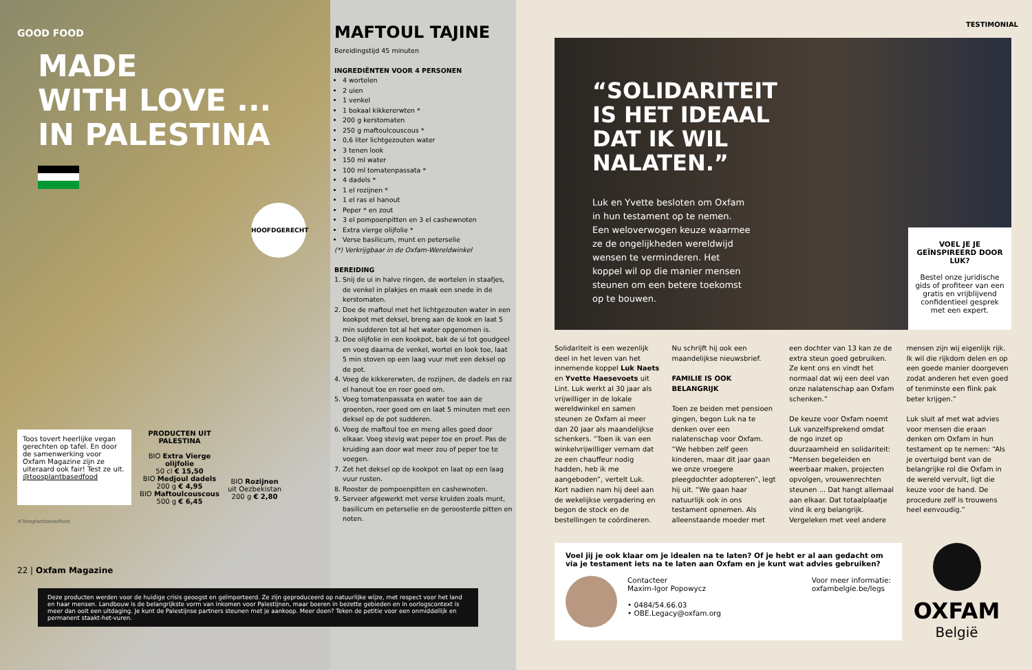GOOD FOOD
MADE
WITH LOVE ...
IN PALESTINA
HOOFDGERECHT
Toos tovert heerlijke vegan gerechten op tafel. En door de samenwerking voor Oxfam Magazine zijn ze uiteraard ook fair! Test ze uit.
@toosplantbasedfood
PRODUCTEN UIT PALESTINA
BIO Extra Vierge olijfolie
50 cl € 15,50
BIO Medjoul dadels
200 g € 4,95
BIO Maftoulcouscous
500 g € 6,45
BIO Rozijnen
uit Oezbekistan
200 g € 2,80
©Toosplantbasedfood
22 | Oxfam Magazine
MAFTOUL TAJINE
Bereidingstijd 45 minuten
INGREDIËNTEN VOOR 4 PERSONEN
4 wortelen
2 uien
1 venkel
1 bokaal kikkererwten *
200 g kerstomaten
250 g maftoulcouscous *
0,6 liter lichtgezouten water
3 tenen look
150 ml water
100 ml tomatenpassata *
4 dadels *
1 el rozijnen *
1 el ras el hanout
Peper * en zout
3 el pompoenpitten en 3 el cashewnoten
Extra vierge olijfolie *
Verse basilicum, munt en peterselie
(*) Verkrijgbaar in de Oxfam-Wereldwinkel
BEREIDING
1. Snij de ui in halve ringen, de wortelen in staafjes, de venkel in plakjes en maak een snede in de kerstomaten.
2. Doe de maftoul met het lichtgezouten water in een kookpot met deksel, breng aan de kook en laat 5 min sudderen tot al het water opgenomen is.
3. Doe olijfolie in een kookpot, bak de ui tot goudgeel en voeg daarna de venkel, wortel en look toe, laat 5 min stoven op een laag vuur met een deksel op de pot.
4. Voeg de kikkererwten, de rozijnen, de dadels en raz el hanout toe en roer goed om.
5. Voeg tomatenpassata en water toe aan de groenten, roer goed om en laat 5 minuten met een deksel op de pot sudderen.
6. Voeg de maftoul toe en meng alles goed door elkaar. Voeg stevig wat peper toe en proef. Pas de kruiding aan door wat meer zou of peper toe te voegen.
7. Zet het deksel op de kookpot en laat op een laag vuur rusten.
8. Rooster de pompoenpitten en cashewnoten.
9. Serveer afgewerkt met verse kruiden zoals munt, basilicum en peterselie en de geroosterde pitten en noten.
Deze producten werden voor de huidige crisis geoogst en geïmporteerd. Ze zijn geproduceerd op natuurlijke wijze, met respect voor het land en haar mensen. Landbouw is de belangrijkste vorm van inkomen voor Palestijnen, maar boeren in bezette gebieden en in oorlogscontext is meer dan ooit een uitdaging. Je kunt de Palestijnse partners steunen met je aankoop. Meer doen? Teken de petitie voor een onmiddellijk en permanent staakt-het-vuren.
TESTIMONIAL
“SOLIDARITEIT
IS HET IDEAAL
DAT IK WIL
NALATEN.”
Luk en Yvette besloten om Oxfam in hun testament op te nemen. Een weloverwogen keuze waarmee ze de ongelijkheden wereldwijd wensen te verminderen. Het koppel wil op die manier mensen steunen om een betere toekomst op te bouwen.
VOEL JE JE GEÏNSPIREERD DOOR LUK?
Bestel onze juridische gids of profiteer van een gratis en vrijblijvend confidentieel gesprek met een expert.
Solidariteit is een wezenlijk deel in het leven van het innemende koppel Luk Naets en Yvette Haesevoets uit Lint. Luk werkt al 30 jaar als vrijwilliger in de lokale wereldwinkel en samen steunen ze Oxfam al meer dan 20 jaar als maandelijkse schenkers. “Toen ik van een winkelvrijwilliger vernam dat ze een chauffeur nodig hadden, heb ik me aangeboden”, vertelt Luk. Kort nadien nam hij deel aan de wekelijkse vergadering en begon de stock en de bestellingen te coördineren. Nu schrijft hij ook een maandelijkse nieuwsbrief.
FAMILIE IS OOK BELANGRIJK
Toen ze beiden met pensioen gingen, begon Luk na te denken over een nalatenschap voor Oxfam. “We hebben zelf geen kinderen, maar dit jaar gaan we onze vroegere pleegdochter adopteren”, legt hij uit. “We gaan haar natuurlijk ook in ons testament opnemen. Als alleenstaande moeder met een dochter van 13 kan ze de extra steun goed gebruiken. Ze kent ons en vindt het normaal dat wij een deel van onze nalatenschap aan Oxfam schenken.”
De keuze voor Oxfam noemt Luk vanzelfsprekend omdat de ngo inzet op duurzaamheid en solidariteit: “Mensen begeleiden en weerbaar maken, projecten opvolgen, vrouwenrechten steunen ... Dat hangt allemaal aan elkaar. Dat totaalplaatje vind ik erg belangrijk. Vergeleken met veel andere mensen zijn wij eigenlijk rijk. Ik wil die rijkdom delen en op een goede manier doorgeven zodat anderen het even goed of tenminste een flink pak beter krijgen.”
Luk sluit af met wat advies voor mensen die eraan denken om Oxfam in hun testament op te nemen: “Als je overtuigd bent van de belangrijke rol die Oxfam in de wereld vervult, ligt die keuze voor de hand. De procedure zelf is trouwens heel eenvoudig.”
Voel jij je ook klaar om je idealen na te laten? Of je hebt er al aan gedacht om via je testament iets na te laten aan Oxfam en je kunt wat advies gebruiken?
Contacteer
Maxim-Igor Popowycz
• 0484/54.66.03
• OBE.Legacy@oxfam.org
Voor meer informatie:
oxfambelgie.be/legs
OXFAM
België